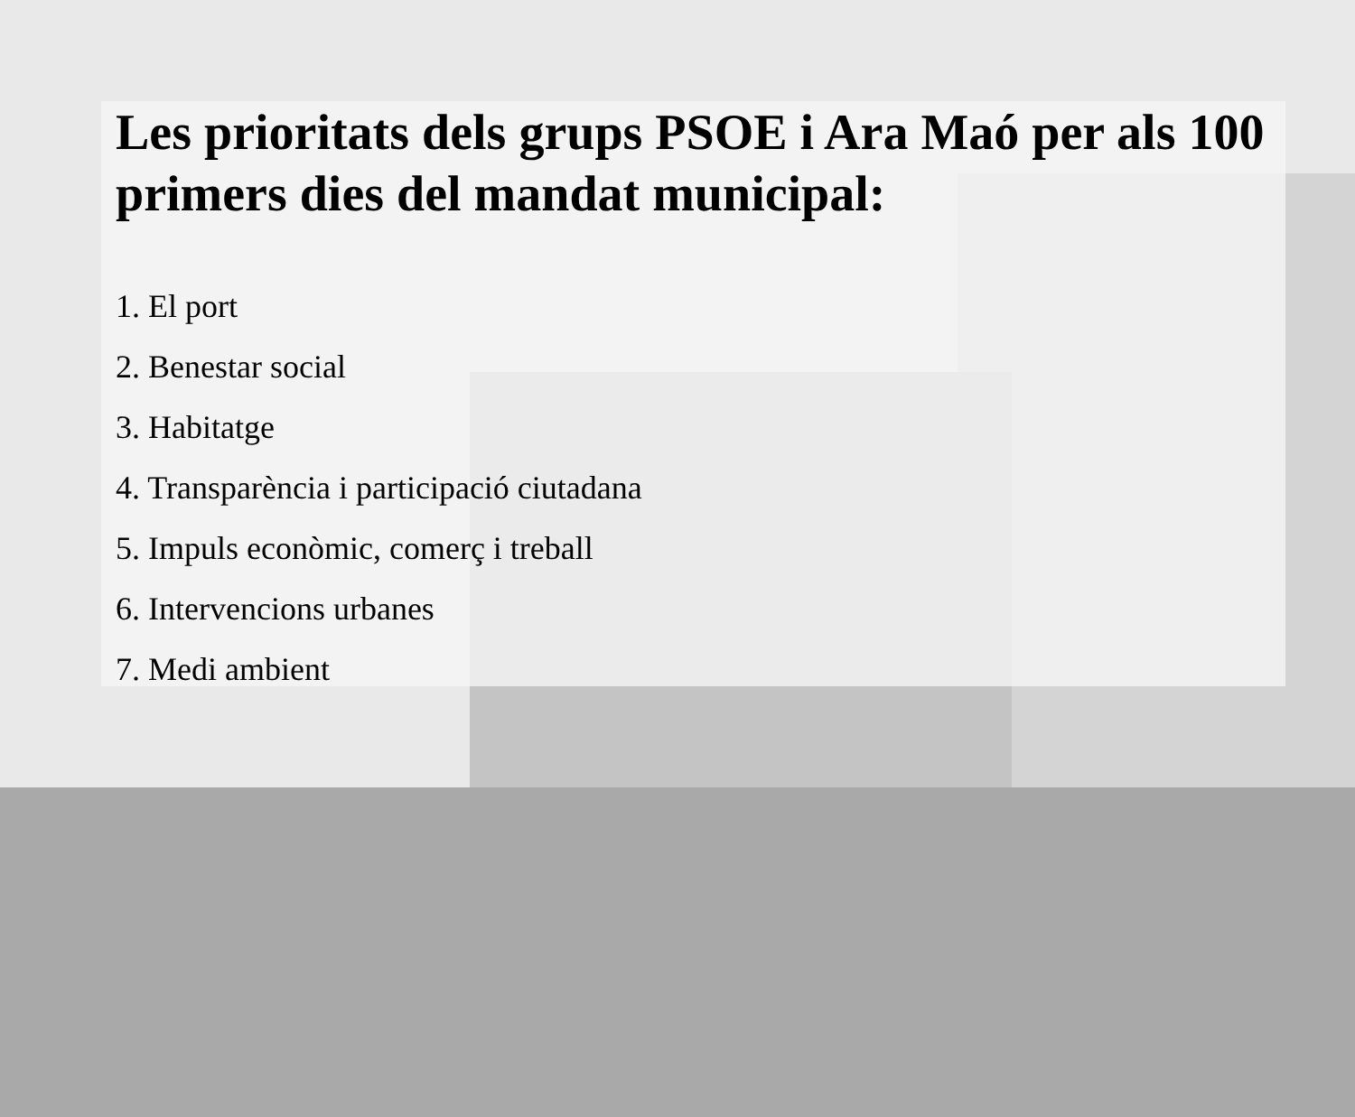Les prioritats dels grups PSOE i Ara Maó per als 100 primers dies del mandat municipal:
1. El port
2. Benestar social
3. Habitatge
4. Transparència i participació ciutadana
5. Impuls econòmic, comerç i treball
6. Intervencions urbanes
7. Medi ambient